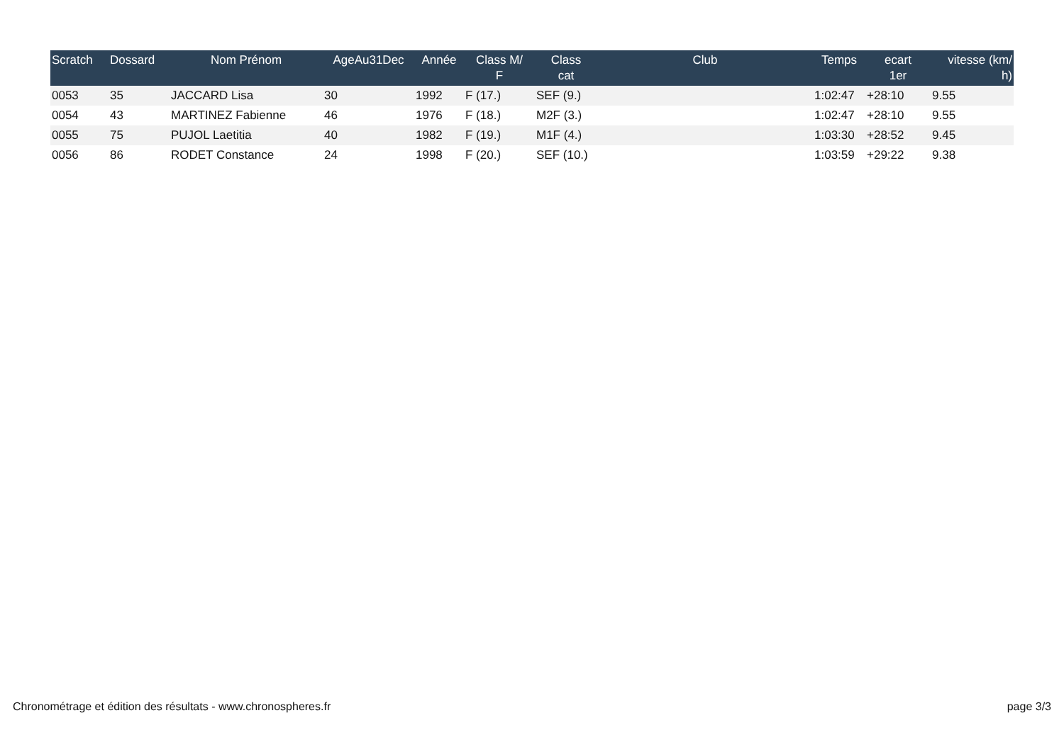| Scratch | Dossard | Nom Prénom | AgeAu31Dec | Année | Class M/ F | Class cat | Club | Temps | ecart 1er | vitesse (km/ h) |
| --- | --- | --- | --- | --- | --- | --- | --- | --- | --- | --- |
| 0053 | 35 | JACCARD Lisa | 30 | 1992 | F (17.) | SEF (9.) | | 1:02:47 | +28:10 | 9.55 |
| 0054 | 43 | MARTINEZ Fabienne | 46 | 1976 | F (18.) | M2F (3.) | | 1:02:47 | +28:10 | 9.55 |
| 0055 | 75 | PUJOL Laetitia | 40 | 1982 | F (19.) | M1F (4.) | | 1:03:30 | +28:52 | 9.45 |
| 0056 | 86 | RODET Constance | 24 | 1998 | F (20.) | SEF (10.) | | 1:03:59 | +29:22 | 9.38 |
Chronométrage et édition des résultats - www.chronospheres.fr page 3/3